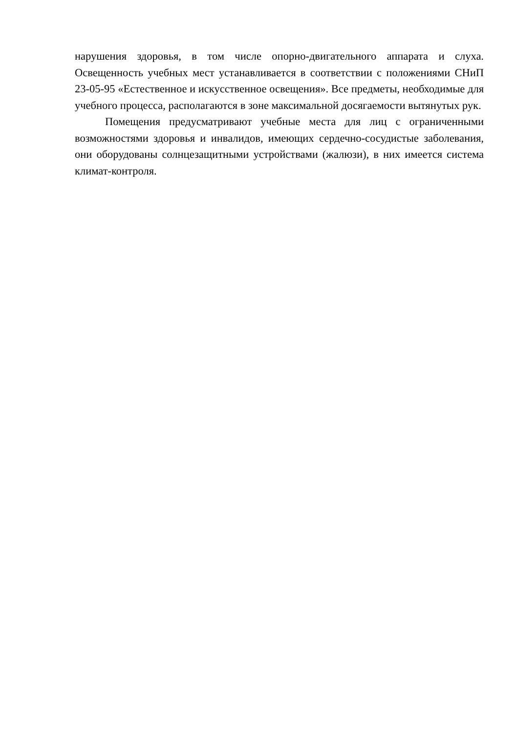нарушения здоровья, в том числе опорно-двигательного аппарата и слуха. Освещенность учебных мест устанавливается в соответствии с положениями СНиП 23-05-95 «Естественное и искусственное освещения». Все предметы, необходимые для учебного процесса, располагаются в зоне максимальной досягаемости вытянутых рук.
Помещения предусматривают учебные места для лиц с ограниченными возможностями здоровья и инвалидов, имеющих сердечно-сосудистые заболевания, они оборудованы солнцезащитными устройствами (жалюзи), в них имеется система климат-контроля.